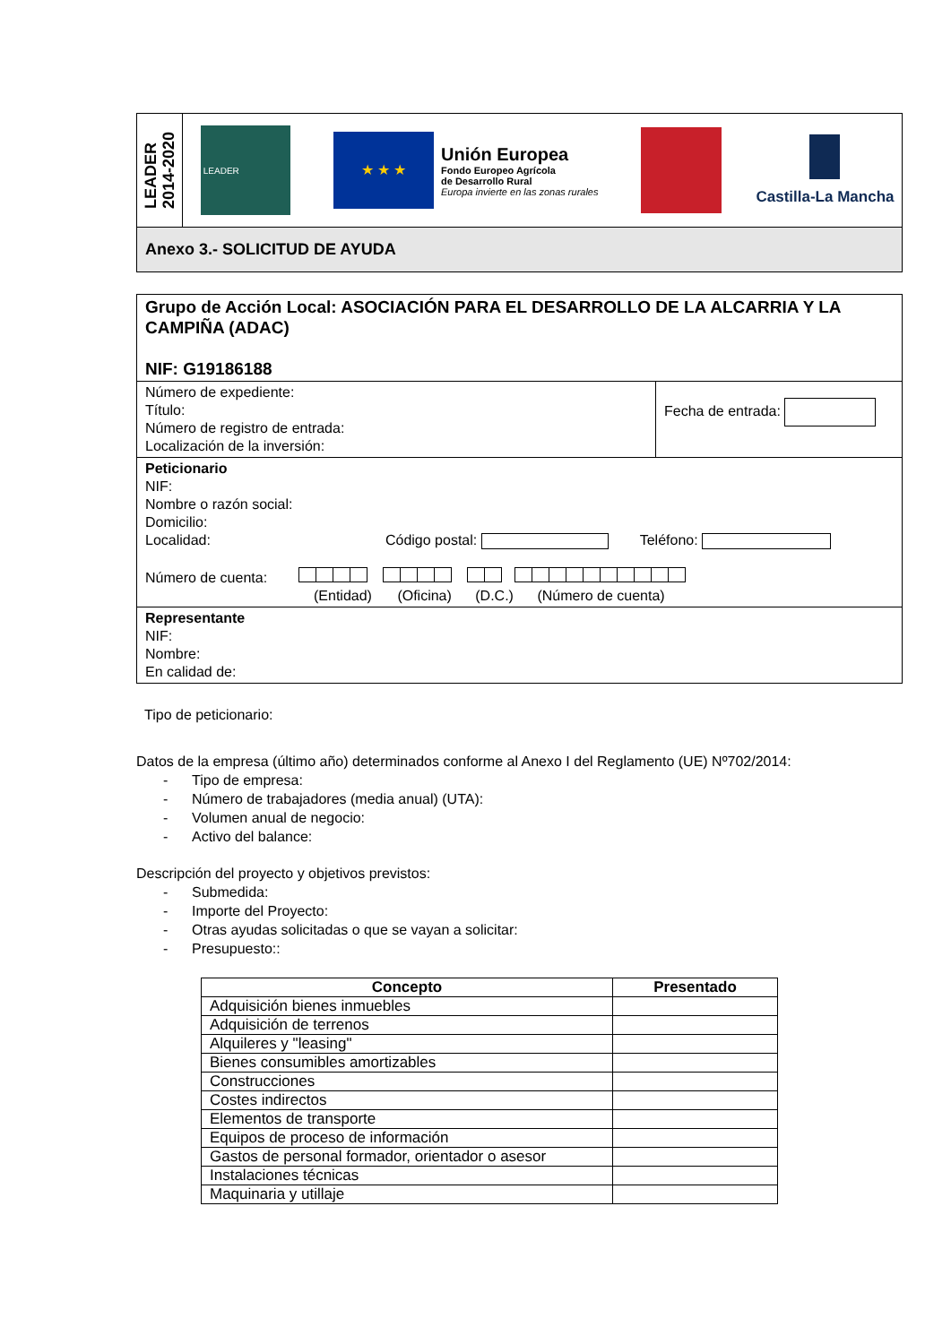LEADER
2014-2020
LEADER
★ ★ ★
Unión Europea
Fondo Europeo Agrícola
de Desarrollo Rural
Europa invierte en las zonas rurales
Castilla-La Mancha
Anexo 3.- SOLICITUD DE AYUDA
Grupo de Acción Local: ASOCIACIÓN PARA EL DESARROLLO DE LA ALCARRIA Y LA CAMPIÑA (ADAC)
NIF: G19186188
Número de expediente:
Título:
Número de registro de entrada:
Localización de la inversión:
Fecha de entrada:
Peticionario
NIF:
Nombre o razón social:
Domicilio:
Localidad: Código postal: Teléfono:
Número de cuenta:
(Entidad) (Oficina) (D.C.) (Número de cuenta)
Representante
NIF:
Nombre:
En calidad de:
Tipo de peticionario:
Datos de la empresa (último año) determinados conforme al Anexo I del Reglamento (UE) Nº702/2014:
- Tipo de empresa:
- Número de trabajadores (media anual) (UTA):
- Volumen anual de negocio:
- Activo del balance:
Descripción del proyecto y objetivos previstos:
- Submedida:
- Importe del Proyecto:
- Otras ayudas solicitadas o que se vayan a solicitar:
- Presupuesto::
| Concepto | Presentado |
| --- | --- |
| Adquisición bienes inmuebles | |
| Adquisición de terrenos | |
| Alquileres y "leasing" | |
| Bienes consumibles amortizables | |
| Construcciones | |
| Costes indirectos | |
| Elementos de transporte | |
| Equipos de proceso de información | |
| Gastos de personal formador, orientador o asesor | |
| Instalaciones técnicas | |
| Maquinaria y utillaje | |